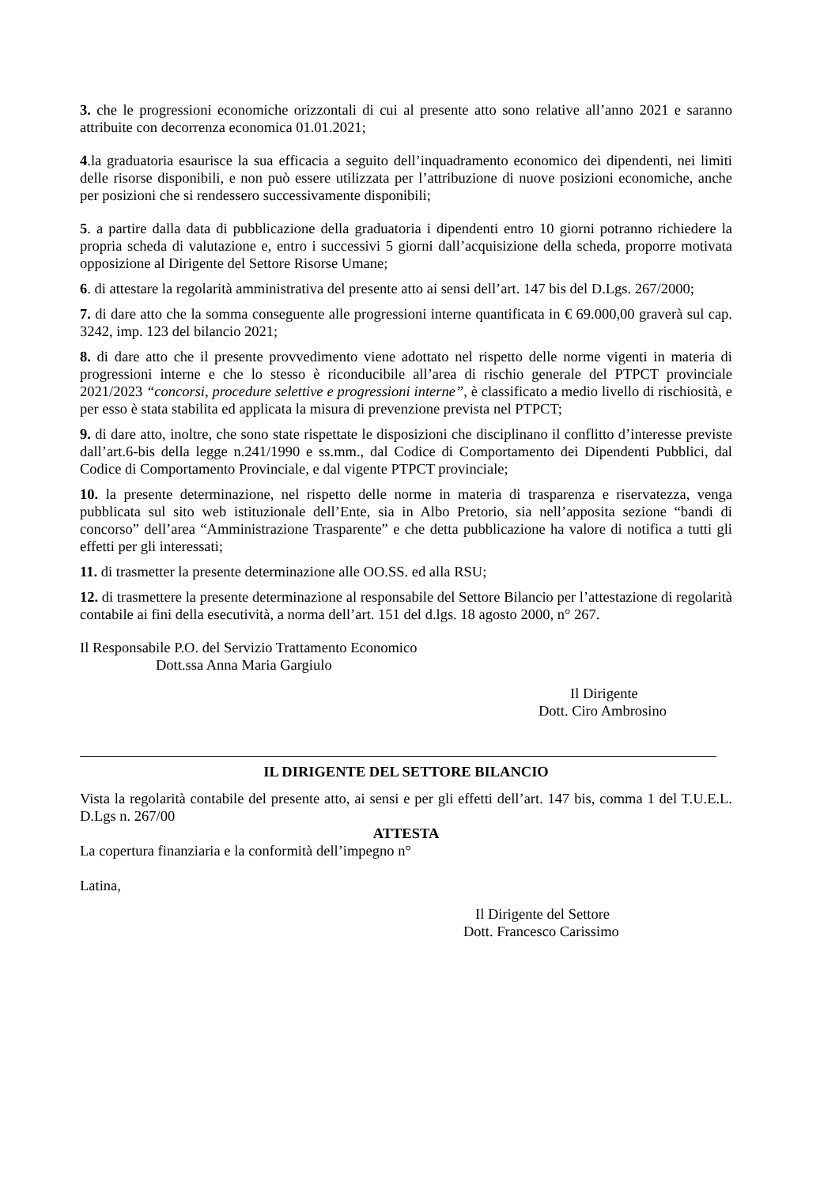3. che le progressioni economiche orizzontali di cui al presente atto sono relative all’anno 2021 e saranno attribuite con decorrenza economica 01.01.2021;
4.la graduatoria esaurisce la sua efficacia a seguito dell’inquadramento economico dei dipendenti, nei limiti delle risorse disponibili, e non può essere utilizzata per l’attribuzione di nuove posizioni economiche, anche per posizioni che si rendessero successivamente disponibili;
5. a partire dalla data di pubblicazione della graduatoria i dipendenti entro 10 giorni potranno richiedere la propria scheda di valutazione e, entro i successivi 5 giorni dall’acquisizione della scheda, proporre motivata opposizione al Dirigente del Settore Risorse Umane;
6. di attestare la regolarità amministrativa del presente atto ai sensi dell’art. 147 bis del D.Lgs. 267/2000;
7. di dare atto che la somma conseguente alle progressioni interne quantificata in € 69.000,00 graverà sul cap. 3242, imp. 123 del bilancio 2021;
8. di dare atto che il presente provvedimento viene adottato nel rispetto delle norme vigenti in materia di progressioni interne e che lo stesso è riconducibile all’area di rischio generale del PTPCT provinciale 2021/2023 “concorsi, procedure selettive e progressioni interne”, è classificato a medio livello di rischiosità, e per esso è stata stabilita ed applicata la misura di prevenzione prevista nel PTPCT;
9. di dare atto, inoltre, che sono state rispettate le disposizioni che disciplinano il conflitto d’interesse previste dall’art.6-bis della legge n.241/1990 e ss.mm., dal Codice di Comportamento dei Dipendenti Pubblici, dal Codice di Comportamento Provinciale, e dal vigente PTPCT provinciale;
10. la presente determinazione, nel rispetto delle norme in materia di trasparenza e riservatezza, venga pubblicata sul sito web istituzionale dell’Ente, sia in Albo Pretorio, sia nell’apposita sezione “bandi di concorso” dell’area “Amministrazione Trasparente” e che detta pubblicazione ha valore di notifica a tutti gli effetti per gli interessati;
11. di trasmetter la presente determinazione alle OO.SS. ed alla RSU;
12. di trasmettere la presente determinazione al responsabile del Settore Bilancio per l’attestazione di regolarità contabile ai fini della esecutività, a norma dell’art. 151 del d.lgs. 18 agosto 2000, n° 267.
Il Responsabile P.O. del Servizio Trattamento Economico
Dott.ssa Anna Maria Gargiulo
Il Dirigente
Dott. Ciro Ambrosino
IL DIRIGENTE DEL SETTORE BILANCIO
Vista la regolarità contabile del presente atto, ai sensi e per gli effetti dell’art. 147 bis, comma 1 del T.U.E.L. D.Lgs n. 267/00
ATTESTA
La copertura finanziaria e la conformità dell’impegno n°
Latina,
Il Dirigente del Settore
Dott. Francesco Carissimo